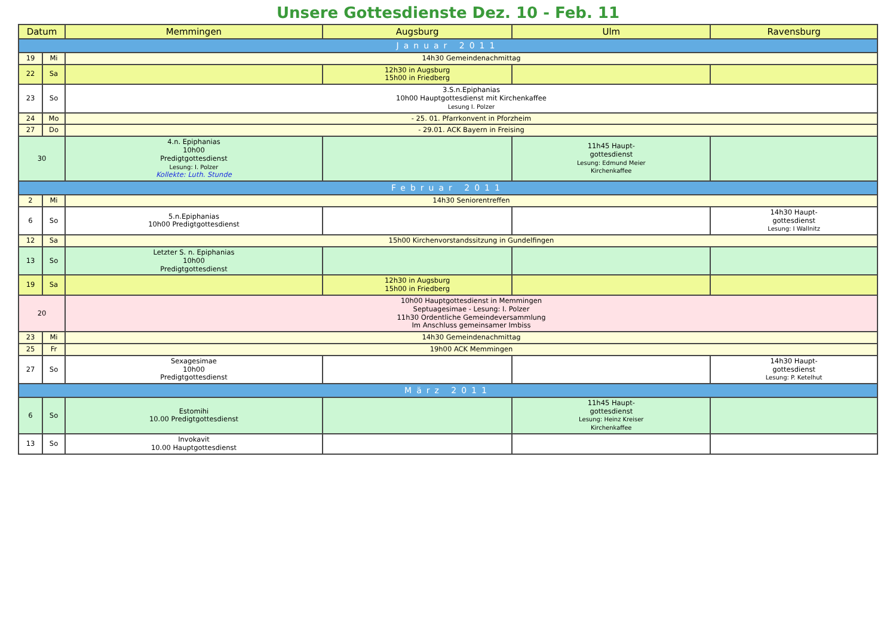Unsere Gottesdienste Dez. 10 - Feb. 11
| Datum | | Memmingen | Augsburg | Ulm | Ravensburg |
| --- | --- | --- | --- | --- | --- |
| Januar 2011 | | | | | |
| 19 | Mi | 14h30 Gemeindenachmittag | | | |
| 22 | Sa | | 12h30 in Augsburg 15h00 in Friedberg | | |
| 23 | So | 3.S.n.Epiphanias 10h00 Hauptgottesdienst mit Kirchenkaffee Lesung I. Polzer | | | |
| 24 | Mo | - 25. 01. Pfarrkonvent in Pforzheim | | | |
| 27 | Do | - 29.01. ACK Bayern in Freising | | | |
| 30 | | 4.n. Epiphanias 10h00 Predigtgottesdienst Lesung: I. Polzer Kollekte: Luth. Stunde | | 11h45 Haupt- gottesdienst Lesung: Edmund Meier Kirchenkaffee | |
| Februar 2011 | | | | | |
| 2 | Mi | 14h30 Seniorentreffen | | | |
| 6 | So | 5.n.Epiphanias 10h00 Predigtgottesdienst | | | 14h30 Haupt- gottesdienst Lesung: I Wallnitz |
| 12 | Sa | 15h00 Kirchenvorstandssitzung in Gundelfingen | | | |
| 13 | So | Letzter S. n. Epiphanias 10h00 Predigtgottesdienst | | | |
| 19 | Sa | | 12h30 in Augsburg 15h00 in Friedberg | | |
| 20 | | 10h00 Hauptgottesdienst in Memmingen Septuagesimae - Lesung: I. Polzer 11h30 Ordentliche Gemeindeversammlung Im Anschluss gemeinsamer Imbiss | | | |
| 23 | Mi | 14h30 Gemeindenachmittag | | | |
| 25 | Fr | 19h00 ACK Memmingen | | | |
| 27 | So | Sexagesimae 10h00 Predigtgottesdienst | | | 14h30 Haupt- gottesdienst Lesung: P. Ketelhut |
| März 2011 | | | | | |
| 6 | So | Estomihi 10.00 Predigtgottesdienst | | 11h45 Haupt- gottesdienst Lesung: Heinz Kreiser Kirchenkaffee | |
| 13 | So | Invokavit 10.00 Hauptgottesdienst | | | |